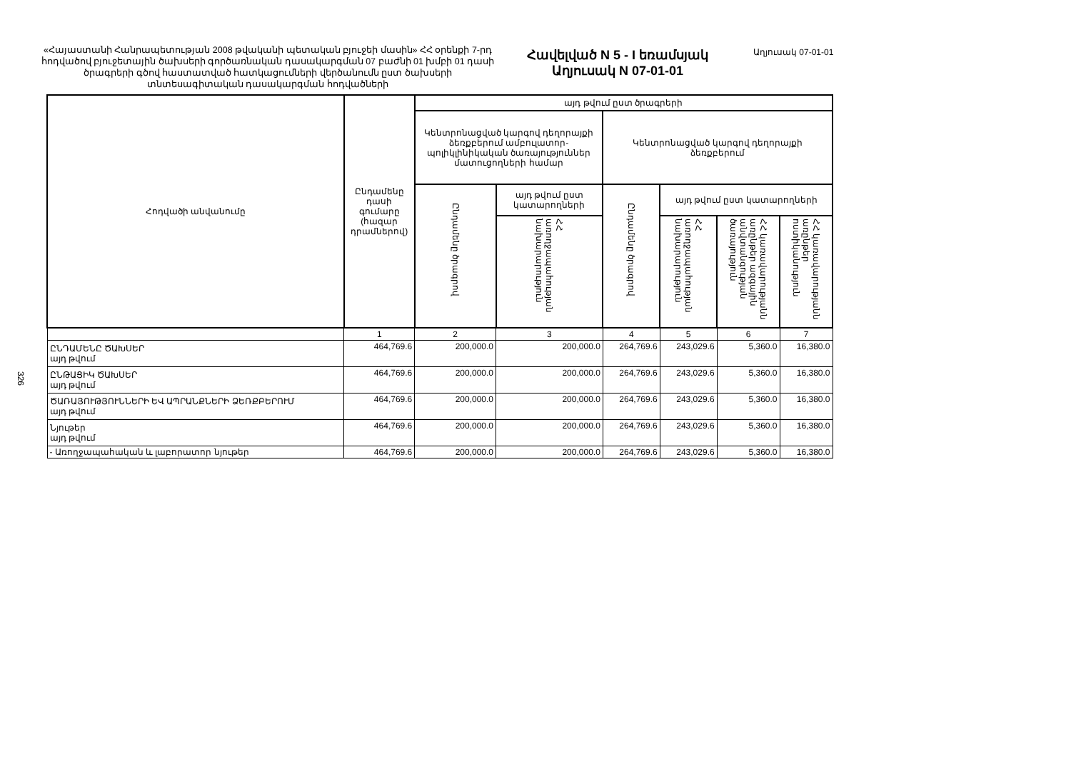326
«Հայաստանի Հանրապետության 2008 թվականի պետական բյուջեի մասին» ՀՀ օրենքի 7-րդ հոդվածով բյուջետային ծախսերի գործառնական դասակարգման 07 բաժնի 01 խմբի 01 դասի ծրագրերի գծով հաստատված հատկացումների վերծանումն ըստ ծախսերի տնտեսագիտական դասակարգման հոդվածների
Հավելված N 5 - I եռամսյակ
Աղյուսակ N 07-01-01
Աղյուսակ 07-01-01
| Հոդվածի անվանումը | Ընդամենը դասի գումարը (հազար դրամներով) | այդ թվում ըստ ծրագրերի | | | | | |
| --- | --- | --- | --- | --- | --- | --- | --- |
| | | Կենտրոնացված կարգով դեղորայքի ձեռքբերում ամբուլատոր-պոլիկլինիկական ծառայություններ մատուցողների համար | | Կենտրոնացված կարգով դեղորայքի ձեռքբերում | | | |
| | | Ընդամենը ծրագրով | այդ թվում ըստ կատարողների | Ընդամենը ծրագրով | այդ թվում ըստ կատարողների | | |
| | | | ՀՀ առողջապահության նախարարություն | | ՀՀ առողջապահության նախարարություն | ՀՀ կառավարությանն առընթեր ազգային անվտանգության ծառայություն | ՀՀ կառավարությանն առընթեր ոստիկանություն |
| | 1 | 2 | 3 | 4 | 5 | 6 | 7 |
| ԸՆԴԱՄԵՆԸ ԾԱԽՍԵՐ այդ թվում | 464,769.6 | 200,000.0 | 200,000.0 | 264,769.6 | 243,029.6 | 5,360.0 | 16,380.0 |
| ԸՆԹԱՑԻԿ ԾԱԽՍԵՐ այդ թվում | 464,769.6 | 200,000.0 | 200,000.0 | 264,769.6 | 243,029.6 | 5,360.0 | 16,380.0 |
| ԾԱՌԱՅՈՒԹՅՈՒՆՆԵՐԻ ԵՎ ԱՊՐԱՆՔՆԵՐԻ ՁԵՌՔԲԵՐՈՒՄ այդ թվում | 464,769.6 | 200,000.0 | 200,000.0 | 264,769.6 | 243,029.6 | 5,360.0 | 16,380.0 |
| Նյութեր այդ թվում | 464,769.6 | 200,000.0 | 200,000.0 | 264,769.6 | 243,029.6 | 5,360.0 | 16,380.0 |
| - Առողջապահական և լաբորատոր նյութեր | 464,769.6 | 200,000.0 | 200,000.0 | 264,769.6 | 243,029.6 | 5,360.0 | 16,380.0 |